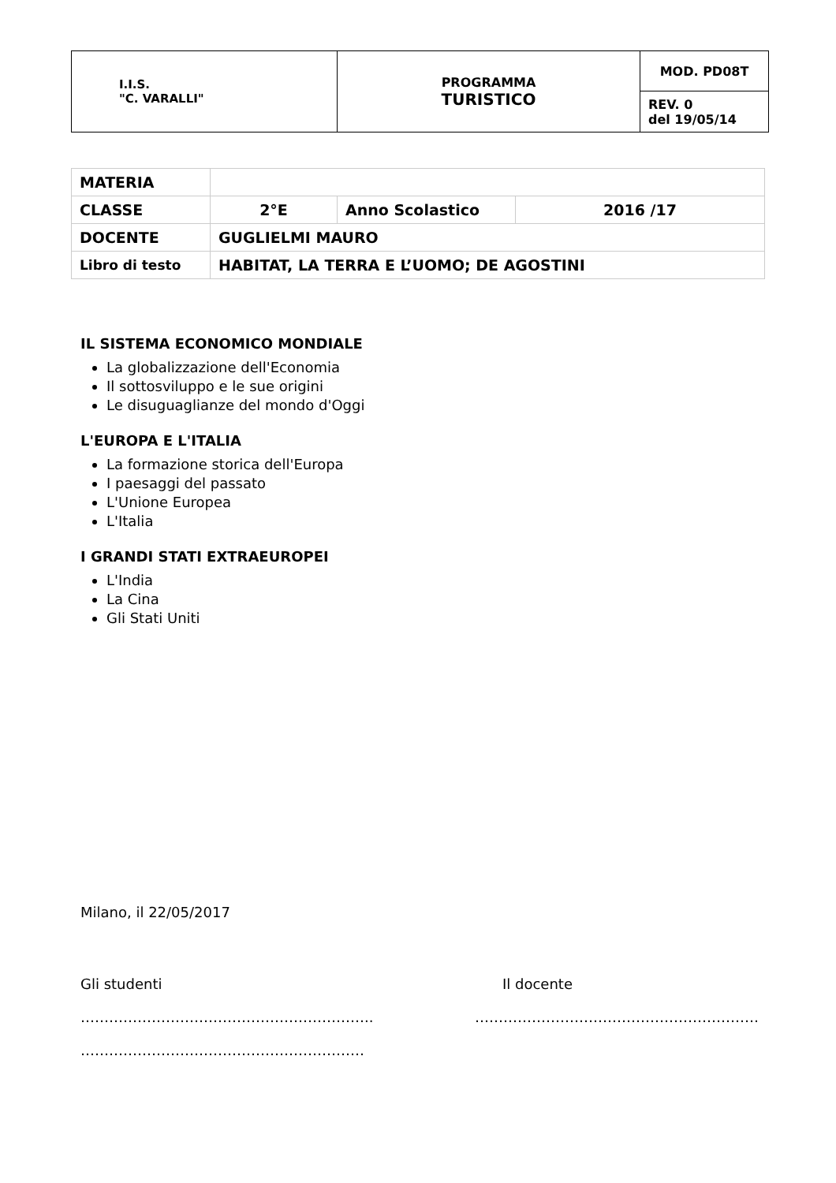| I.I.S. "C. VARALLI" | PROGRAMMA TURISTICO | MOD. PD08T |
| | | REV. 0 del 19/05/14 |
| MATERIA | | | |
| CLASSE | 2°E | Anno Scolastico | 2016 /17 |
| DOCENTE | GUGLIELMI MAURO | | |
| Libro di testo | HABITAT, LA TERRA E L’UOMO; DE AGOSTINI | | |
IL SISTEMA ECONOMICO MONDIALE
La globalizzazione dell'Economia
Il sottosviluppo e le sue origini
Le disuguaglianze del mondo d'Oggi
L'EUROPA E L'ITALIA
La formazione storica dell'Europa
I paesaggi del passato
L'Unione Europea
L'Italia
I GRANDI STATI EXTRAEUROPEI
L'India
La Cina
Gli Stati Uniti
Milano, il 22/05/2017
Gli studenti
……………………………………………………..
……………………………………………………
Il docente
……………………………………………………